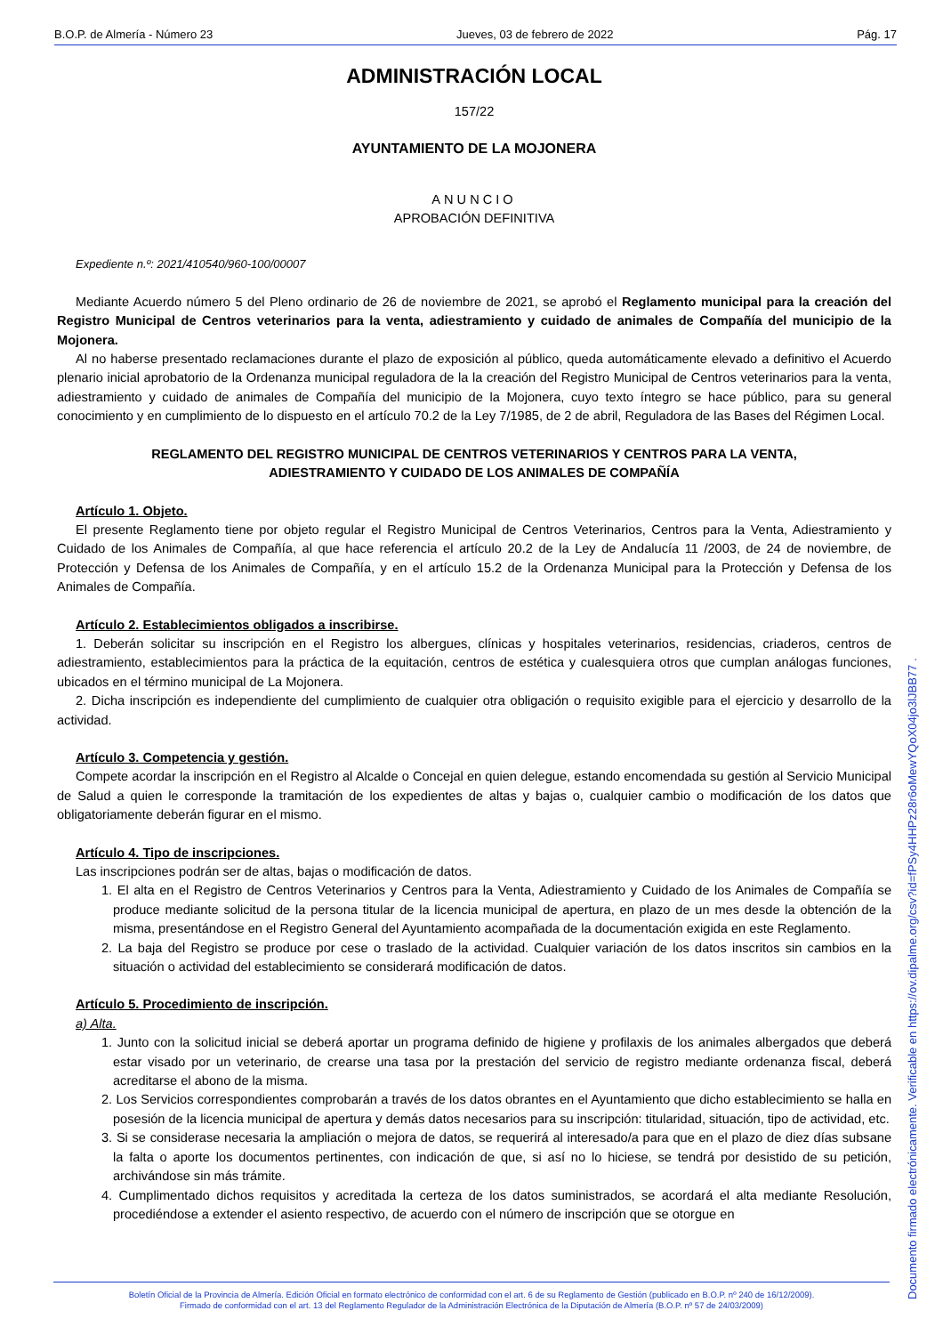B.O.P. de Almería - Número 23 Jueves, 03 de febrero de 2022 Pág. 17
ADMINISTRACIÓN LOCAL
157/22
AYUNTAMIENTO DE LA MOJONERA
ANUNCIO
APROBACIÓN DEFINITIVA
Expediente n.º: 2021/410540/960-100/00007
Mediante Acuerdo número 5 del Pleno ordinario de 26 de noviembre de 2021, se aprobó el Reglamento municipal para la creación del Registro Municipal de Centros veterinarios para la venta, adiestramiento y cuidado de animales de Compañía del municipio de la Mojonera.
Al no haberse presentado reclamaciones durante el plazo de exposición al público, queda automáticamente elevado a definitivo el Acuerdo plenario inicial aprobatorio de la Ordenanza municipal reguladora de la la creación del Registro Municipal de Centros veterinarios para la venta, adiestramiento y cuidado de animales de Compañía del municipio de la Mojonera, cuyo texto íntegro se hace público, para su general conocimiento y en cumplimiento de lo dispuesto en el artículo 70.2 de la Ley 7/1985, de 2 de abril, Reguladora de las Bases del Régimen Local.
REGLAMENTO DEL REGISTRO MUNICIPAL DE CENTROS VETERINARIOS Y CENTROS PARA LA VENTA,
ADIESTRAMIENTO Y CUIDADO DE LOS ANIMALES DE COMPAÑÍA
Artículo 1. Objeto.
El presente Reglamento tiene por objeto regular el Registro Municipal de Centros Veterinarios, Centros para la Venta, Adiestramiento y Cuidado de los Animales de Compañía, al que hace referencia el artículo 20.2 de la Ley de Andalucía 11 /2003, de 24 de noviembre, de Protección y Defensa de los Animales de Compañía, y en el artículo 15.2 de la Ordenanza Municipal para la Protección y Defensa de los Animales de Compañía.
Artículo 2. Establecimientos obligados a inscribirse.
1. Deberán solicitar su inscripción en el Registro los albergues, clínicas y hospitales veterinarios, residencias, criaderos, centros de adiestramiento, establecimientos para la práctica de la equitación, centros de estética y cualesquiera otros que cumplan análogas funciones, ubicados en el término municipal de La Mojonera.
2. Dicha inscripción es independiente del cumplimiento de cualquier otra obligación o requisito exigible para el ejercicio y desarrollo de la actividad.
Artículo 3. Competencia y gestión.
Compete acordar la inscripción en el Registro al Alcalde o Concejal en quien delegue, estando encomendada su gestión al Servicio Municipal de Salud a quien le corresponde la tramitación de los expedientes de altas y bajas o, cualquier cambio o modificación de los datos que obligatoriamente deberán figurar en el mismo.
Artículo 4. Tipo de inscripciones.
Las inscripciones podrán ser de altas, bajas o modificación de datos.
1. El alta en el Registro de Centros Veterinarios y Centros para la Venta, Adiestramiento y Cuidado de los Animales de Compañía se produce mediante solicitud de la persona titular de la licencia municipal de apertura, en plazo de un mes desde la obtención de la misma, presentándose en el Registro General del Ayuntamiento acompañada de la documentación exigida en este Reglamento.
2. La baja del Registro se produce por cese o traslado de la actividad. Cualquier variación de los datos inscritos sin cambios en la situación o actividad del establecimiento se considerará modificación de datos.
Artículo 5. Procedimiento de inscripción.
a) Alta.
1. Junto con la solicitud inicial se deberá aportar un programa definido de higiene y profilaxis de los animales albergados que deberá estar visado por un veterinario, de crearse una tasa por la prestación del servicio de registro mediante ordenanza fiscal, deberá acreditarse el abono de la misma.
2. Los Servicios correspondientes comprobarán a través de los datos obrantes en el Ayuntamiento que dicho establecimiento se halla en posesión de la licencia municipal de apertura y demás datos necesarios para su inscripción: titularidad, situación, tipo de actividad, etc.
3. Si se considerase necesaria la ampliación o mejora de datos, se requerirá al interesado/a para que en el plazo de diez días subsane la falta o aporte los documentos pertinentes, con indicación de que, si así no lo hiciese, se tendrá por desistido de su petición, archivándose sin más trámite.
4. Cumplimentado dichos requisitos y acreditada la certeza de los datos suministrados, se acordará el alta mediante Resolución, procediéndose a extender el asiento respectivo, de acuerdo con el número de inscripción que se otorgue en
Boletín Oficial de la Provincia de Almería. Edición Oficial en formato electrónico de conformidad con el art. 6 de su Reglamento de Gestión (publicado en B.O.P. nº 240 de 16/12/2009).
Firmado de conformidad con el art. 13 del Reglamento Regulador de la Administración Electrónica de la Diputación de Almería (B.O.P. nº 57 de 24/03/2009)
Documento firmado electrónicamente. Verificable en https://ov.dipalme.org/csv?id=fPSy4HHPz28r6oMewYQoX04jo3lJBB77 .